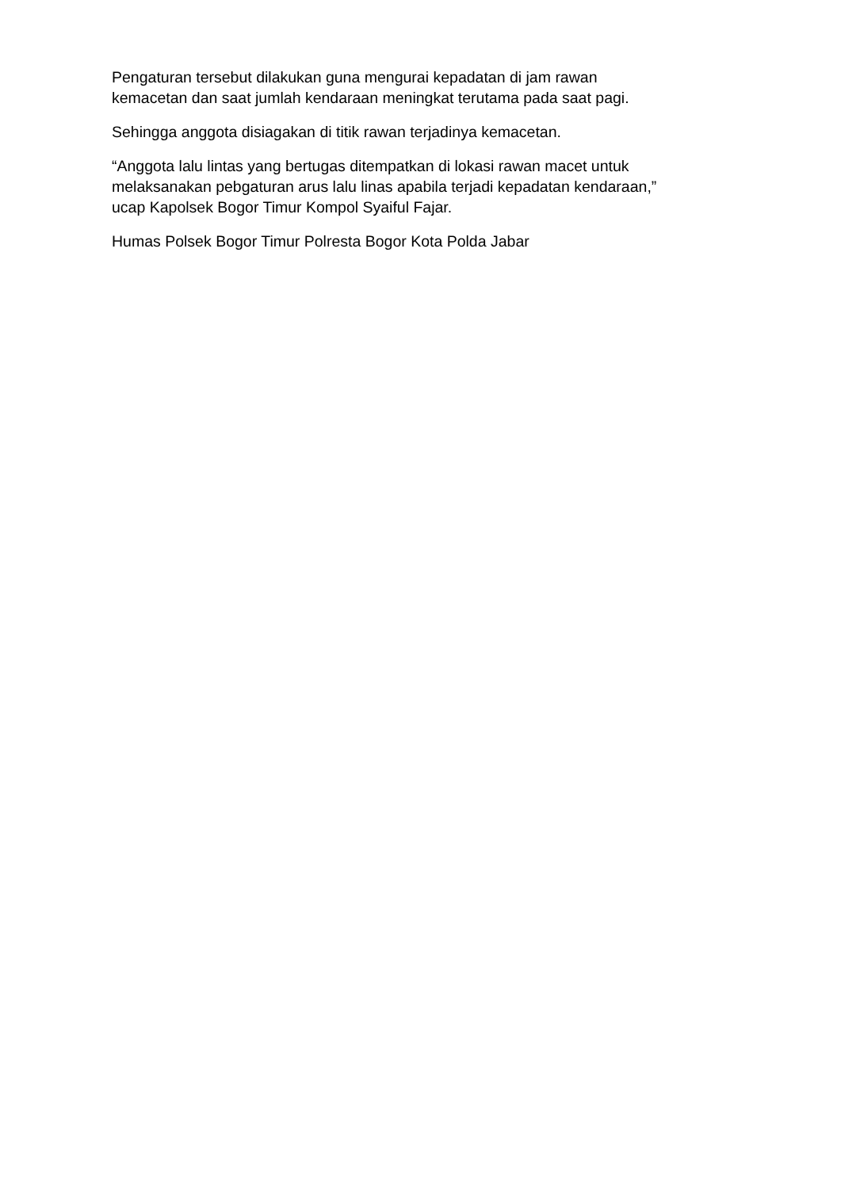Pengaturan tersebut dilakukan guna mengurai kepadatan di jam rawan
kemacetan dan saat jumlah kendaraan meningkat terutama pada saat pagi.
Sehingga anggota disiagakan di titik rawan terjadinya kemacetan.
“Anggota lalu lintas yang bertugas ditempatkan di lokasi rawan macet untuk
melaksanakan pebgaturan arus lalu linas apabila terjadi kepadatan kendaraan,”
ucap Kapolsek Bogor Timur Kompol Syaiful Fajar.
Humas Polsek Bogor Timur Polresta Bogor Kota Polda Jabar